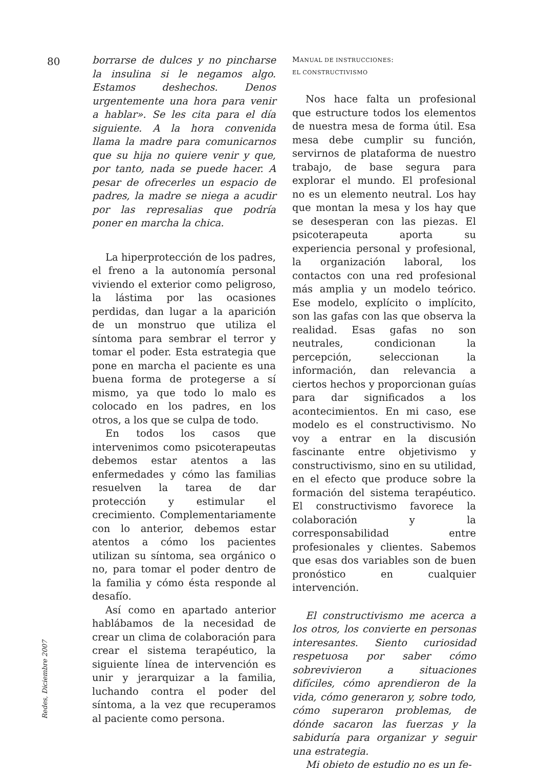80
Redes, Diciembre 2007
borrarse de dulces y no pincharse la insulina si le negamos algo. Estamos deshechos. Denos urgentemente una hora para venir a hablar». Se les cita para el día siguiente. A la hora convenida llama la madre para comunicarnos que su hija no quiere venir y que, por tanto, nada se puede hacer. A pesar de ofrecerles un espacio de padres, la madre se niega a acudir por las represalias que podría poner en marcha la chica.
La hiperprotección de los padres, el freno a la autonomía personal viviendo el exterior como peligroso, la lástima por las ocasiones perdidas, dan lugar a la aparición de un monstruo que utiliza el síntoma para sembrar el terror y tomar el poder. Esta estrategia que pone en marcha el paciente es una buena forma de protegerse a sí mismo, ya que todo lo malo es colocado en los padres, en los otros, a los que se culpa de todo.
En todos los casos que intervenimos como psicoterapeutas debemos estar atentos a las enfermedades y cómo las familias resuelven la tarea de dar protección y estimular el crecimiento. Complementariamente con lo anterior, debemos estar atentos a cómo los pacientes utilizan su síntoma, sea orgánico o no, para tomar el poder dentro de la familia y cómo ésta responde al desafío.
Así como en apartado anterior hablábamos de la necesidad de crear un clima de colaboración para crear el sistema terapéutico, la siguiente línea de intervención es unir y jerarquizar a la familia, luchando contra el poder del síntoma, a la vez que recuperamos al paciente como persona.
MANUAL DE INSTRUCCIONES:
EL CONSTRUCTIVISMO
Nos hace falta un profesional que estructure todos los elementos de nuestra mesa de forma útil. Esa mesa debe cumplir su función, servirnos de plataforma de nuestro trabajo, de base segura para explorar el mundo. El profesional no es un elemento neutral. Los hay que montan la mesa y los hay que se desesperan con las piezas. El psicoterapeuta aporta su experiencia personal y profesional, la organización laboral, los contactos con una red profesional más amplia y un modelo teórico. Ese modelo, explícito o implícito, son las gafas con las que observa la realidad. Esas gafas no son neutrales, condicionan la percepción, seleccionan la información, dan relevancia a ciertos hechos y proporcionan guías para dar significados a los acontecimientos. En mi caso, ese modelo es el constructivismo. No voy a entrar en la discusión fascinante entre objetivismo y constructivismo, sino en su utilidad, en el efecto que produce sobre la formación del sistema terapéutico. El constructivismo favorece la colaboración y la corresponsabilidad entre profesionales y clientes. Sabemos que esas dos variables son de buen pronóstico en cualquier intervención.
El constructivismo me acerca a los otros, los convierte en personas interesantes. Siento curiosidad respetuosa por saber cómo sobrevivieron a situaciones difíciles, cómo aprendieron de la vida, cómo generaron y, sobre todo, cómo superaron problemas, de dónde sacaron las fuerzas y la sabiduría para organizar y seguir una estrategia.
Mi objeto de estudio no es un fe-